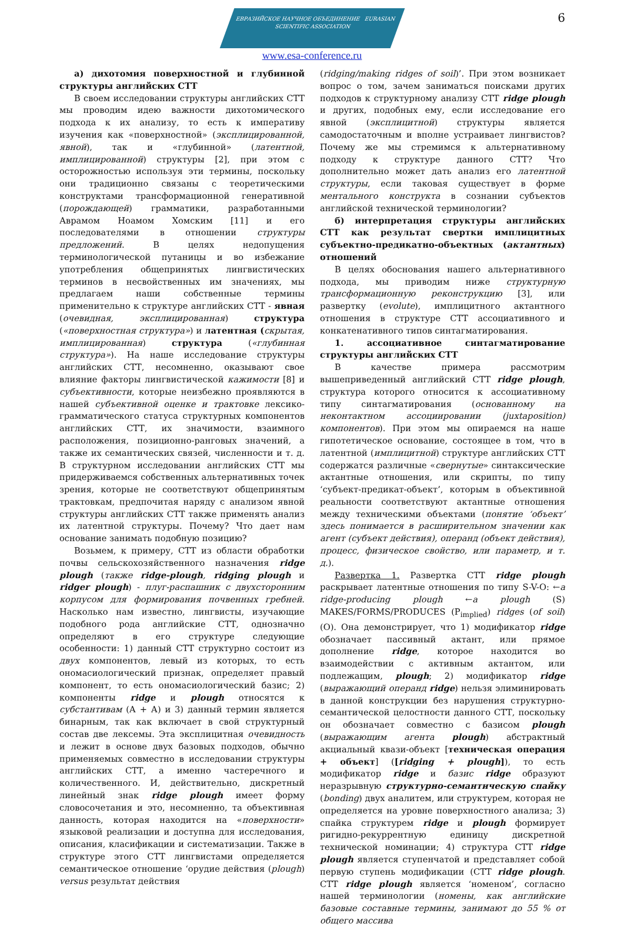6
ЕВРАЗИЙСКОЕ НАУЧНОЕ ОБЪЕДИНЕНИЕ EURASIAN SCIENTIFIC ASSOCIATION
www.esa-conference.ru
а) дихотомия поверхностной и глубинной структуры английских СТТ
В своем исследовании структуры английских СТТ мы проводим идею важности дихотомического подхода к их анализу, то есть к императиву изучения как «поверхностной» (эксплицированной, явной), так и «глубинной» (латентной, имплицированной) структуры [2], при этом с осторожностью используя эти термины, поскольку они традиционно связаны с теоретическими конструктами трансформационной генеративной (порождающей) грамматики, разработанными Аврамом Ноамом Хомским [11] и его последователями в отношении структуры предложений. В целях недопущения терминологической путаницы и во избежание употребления общепринятых лингвистических терминов в несвойственных им значениях, мы предлагаем наши собственные термины применительно к структуре английских СТТ - явная (очевидная, эксплицированная) структура («поверхностная структура») и латентная (скрытая, имплицированная) структура («глубинная структура»). На наше исследование структуры английских СТТ, несомненно, оказывают свое влияние факторы лингвистической кажимости [8] и субъективности, которые неизбежно проявляются в нашей субъективной оценке и трактовке лексико-грамматического статуса структурных компонентов английских СТТ, их значимости, взаимного расположения, позиционно-ранговых значений, а также их семантических связей, численности и т. д. В структурном исследовании английских СТТ мы придерживаемся собственных альтернативных точек зрения, которые не соответствуют общепринятым трактовкам, предпочитая наряду с анализом явной структуры английских СТТ также применять анализ их латентной структуры. Почему? Что дает нам основание занимать подобную позицию?
Возьмем, к примеру, СТТ из области обработки почвы сельскохозяйственного назначения ridge plough (также ridge-plough, ridging plough и ridger plough) - плуг-распашник с двухсторонним корпусом для формирования почвенных гребней. Насколько нам известно, лингвисты, изучающие подобного рода английские СТТ, однозначно определяют в его структуре следующие особенности: 1) данный СТТ структурно состоит из двух компонентов, левый из которых, то есть ономасиологический признак, определяет правый компонент, то есть ономасиологический базис; 2) компоненты ridge и plough относятся к субстантивам (А + А) и 3) данный термин является бинарным, так как включает в свой структурный состав две лексемы. Эта эксплицитная очевидность и лежит в основе двух базовых подходов, обычно применяемых совместно в исследовании структуры английских СТТ, а именно частеречного и количественного. И, действительно, дискретный линейный знак ridge plough имеет форму словосочетания и это, несомненно, та объективная данность, которая находится на «поверхности» языковой реализации и доступна для исследования, описания, класификации и систематизации. Также в структуре этого СТТ лингвистами определяется семантическое отношение ‘орудие действия (plough) versus результат действия
(ridging/making ridges of soil)’. При этом возникает вопрос о том, зачем заниматься поисками других подходов к структурному анализу СТТ ridge plough и других, подобных ему, если исследование его явной (эксплицитной) структуры является самодостаточным и вполне устраивает лингвистов? Почему же мы стремимся к альтернативному подходу к структуре данного СТТ? Что дополнительно может дать анализ его латентной структуры, если таковая существует в форме ментального конструкта в сознании субъектов английской технической терминологии?
б) интерпретация структуры английских СТТ как результат свертки имплицитных субъектно-предикатно-объектных (актантных) отношений
В целях обоснования нашего альтернативного подхода, мы приводим ниже структурную трансформационную реконструкцию [3], или развертку (evolute), имплицитного актантного отношения в структуре СТТ ассоциативного и конкатенативного типов синтагматирования.
1. ассоциативное синтагматирование структуры английских СТТ
В качестве примера рассмотрим вышеприведенный английский СТТ ridge plough, структура которого относится к ассоциативному типу синтагматирования (основанному на неконтактном ассоциировании (juxtaposition) компонентов). При этом мы опираемся на наше гипотетическое основание, состоящее в том, что в латентной (имплицитной) структуре английских СТТ содержатся различные «свернутые» синтаксические актантные отношения, или скрипты, по типу ‘субъект-предикат-объект’, которым в объективной реальности соответствуют актантные отношения между техническими объектами (понятие ‘объект’ здесь понимается в расширительном значении как агент (субъект действия), операнд (объект действия), процесс, физическое свойство, или параметр, и т. д.).
Развертка 1. Развертка СТТ ridge plough раскрывает латентные отношения по типу S-V-O: ←a ridge-producing plough ←a plough (S) MAKES/FORMS/PRODUCES (P<sub>implied</sub>) ridges (of soil) (O). Она демонстрирует, что 1) модификатор ridge обозначает пассивный актант, или прямое дополнение ridge, которое находится во взаимодействии с активным актантом, или подлежащим, plough; 2) модификатор ridge (выражающий операнд ridge) нельзя элиминировать в данной конструкции без нарушения структурно-семантической целостности данного СТТ, поскольку он обозначает совместно с базисом plough (выражающим агента plough) абстрактный акциальный квази-объект [техническая операция + объект] ([ridging + plough]), то есть модификатор ridge и базис ridge образуют неразрывную структурно-семантическую спайку (bonding) двух аналитем, или структурем, которая не определяется на уровне поверхностного анализа; 3) спайка структурем ridge и plough формирует ригидно-рекуррентную единицу дискретной технической номинации; 4) структура СТТ ridge plough является ступенчатой и представляет собой первую ступень модификации (СТТ ridge plough. СТТ ridge plough является ‘номеном’, согласно нашей терминологии (номены, как английские базовые составные термины, занимают до 55 % от общего массива